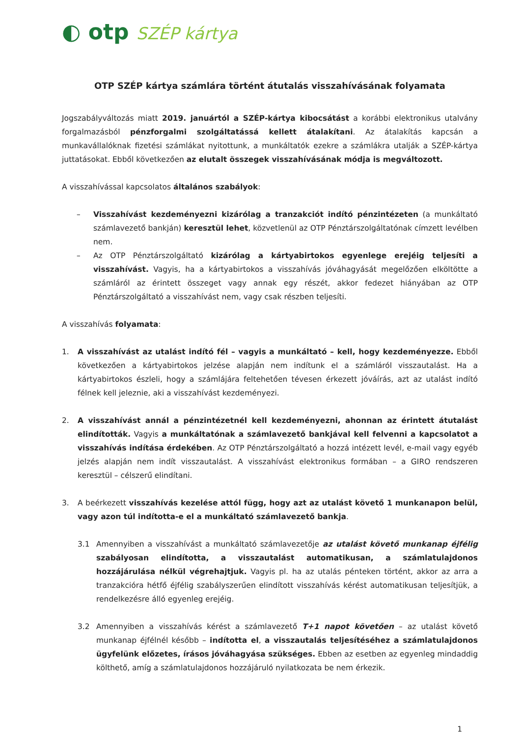◐ otp SZÉP kártya
OTP SZÉP kártya számlára történt átutalás visszahívásának folyamata
Jogszabályváltozás miatt 2019. januártól a SZÉP-kártya kibocsátást a korábbi elektronikus utalvány forgalmazásból pénzforgalmi szolgáltatássá kellett átalakítani. Az átalakítás kapcsán a munkavállalóknak fizetési számlákat nyitottunk, a munkáltatók ezekre a számlákra utalják a SZÉP-kártya juttatásokat. Ebből következően az elutalt összegek visszahívásának módja is megváltozott.
A visszahívással kapcsolatos általános szabályok:
– Visszahívást kezdeményezni kizárólag a tranzakciót indító pénzintézeten (a munkáltató számlavezető bankján) keresztül lehet, közvetlenül az OTP Pénztárszolgáltatónak címzett levélben nem.
– Az OTP Pénztárszolgáltató kizárólag a kártyabirtokos egyenlege erejéig teljesíti a visszahívást. Vagyis, ha a kártyabirtokos a visszahívás jóváhagyását megelőzően elköltötte a számláról az érintett összeget vagy annak egy részét, akkor fedezet hiányában az OTP Pénztárszolgáltató a visszahívást nem, vagy csak részben teljesíti.
A visszahívás folyamata:
1. A visszahívást az utalást indító fél – vagyis a munkáltató – kell, hogy kezdeményezze. Ebből következően a kártyabirtokos jelzése alapján nem indítunk el a számláról visszautalást. Ha a kártyabirtokos észleli, hogy a számlájára feltehetően tévesen érkezett jóváírás, azt az utalást indító félnek kell jeleznie, aki a visszahívást kezdeményezi.
2. A visszahívást annál a pénzintézetnél kell kezdeményezni, ahonnan az érintett átutalást elindították. Vagyis a munkáltatónak a számlavezető bankjával kell felvenni a kapcsolatot a visszahívás indítása érdekében. Az OTP Pénztárszolgáltató a hozzá intézett levél, e-mail vagy egyéb jelzés alapján nem indít visszautalást. A visszahívást elektronikus formában – a GIRO rendszeren keresztül – célszerű elindítani.
3. A beérkezett visszahívás kezelése attól függ, hogy azt az utalást követő 1 munkanapon belül, vagy azon túl indította-e el a munkáltató számlavezető bankja.
3.1 Amennyiben a visszahívást a munkáltató számlavezetője az utalást követő munkanap éjfélig szabályosan elindította, a visszautalást automatikusan, a számlatulajdonos hozzájárulása nélkül végrehajtjuk. Vagyis pl. ha az utalás pénteken történt, akkor az arra a tranzakcióra hétfő éjfélig szabályszerűen elindított visszahívás kérést automatikusan teljesítjük, a rendelkezésre álló egyenleg erejéig.
3.2 Amennyiben a visszahívás kérést a számlavezető T+1 napot követően – az utalást követő munkanap éjfélnél később – indította el, a visszautalás teljesítéséhez a számlatulajdonos ügyfelünk előzetes, írásos jóváhagyása szükséges. Ebben az esetben az egyenleg mindaddig költhető, amíg a számlatulajdonos hozzájáruló nyilatkozata be nem érkezik.
1